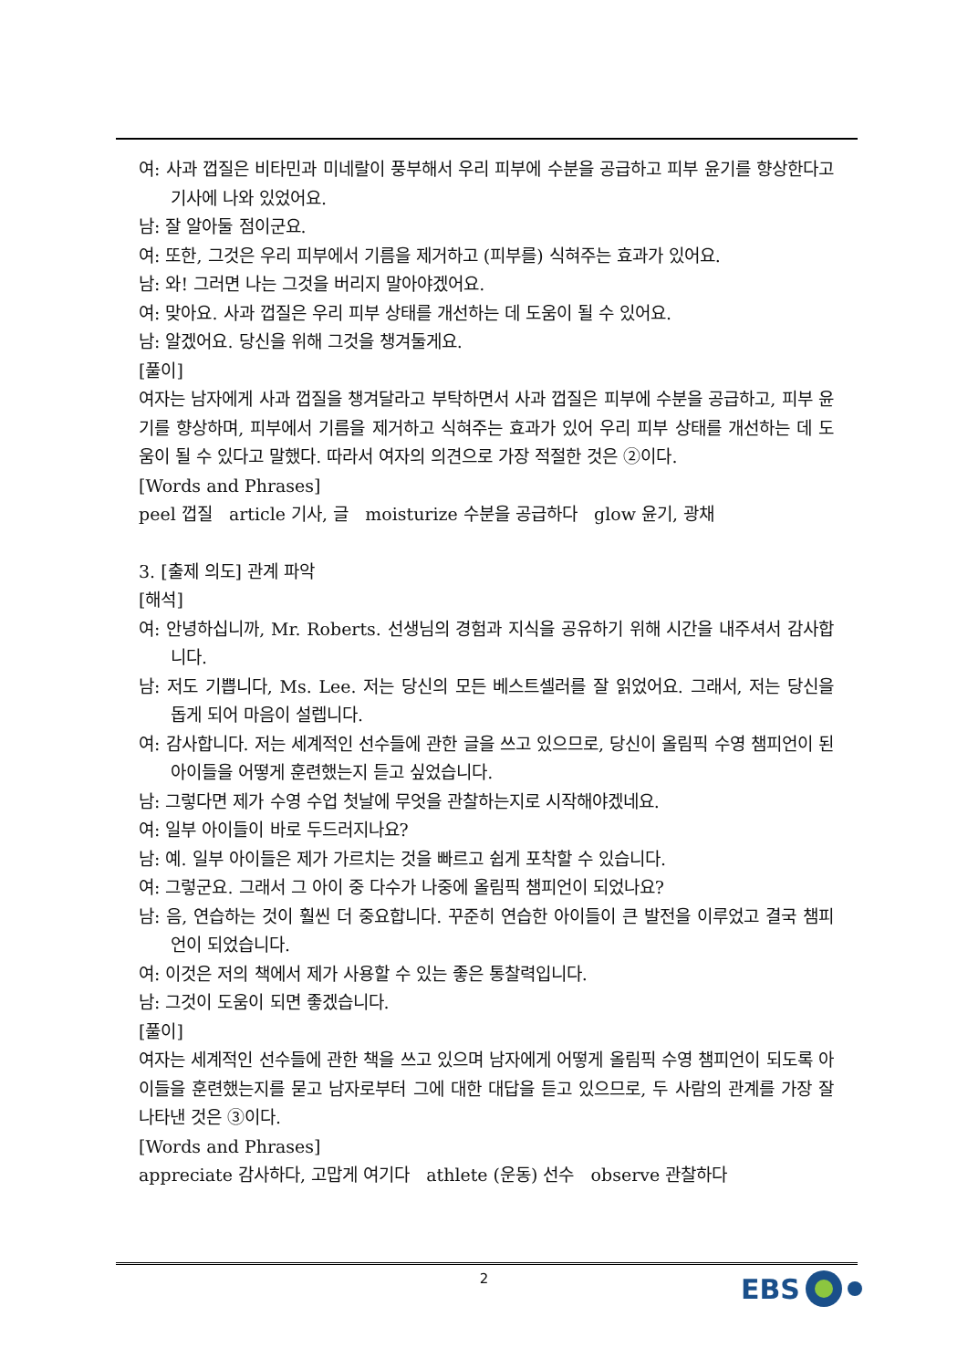여: 사과 껍질은 비타민과 미네랄이 풍부해서 우리 피부에 수분을 공급하고 피부 윤기를 향상한다고 기사에 나와 있었어요.
남: 잘 알아둘 점이군요.
여: 또한, 그것은 우리 피부에서 기름을 제거하고 (피부를) 식혀주는 효과가 있어요.
남: 와! 그러면 나는 그것을 버리지 말아야겠어요.
여: 맞아요. 사과 껍질은 우리 피부 상태를 개선하는 데 도움이 될 수 있어요.
남: 알겠어요. 당신을 위해 그것을 챙겨둘게요.
[풀이]
여자는 남자에게 사과 껍질을 챙겨달라고 부탁하면서 사과 껍질은 피부에 수분을 공급하고, 피부 윤기를 향상하며, 피부에서 기름을 제거하고 식혀주는 효과가 있어 우리 피부 상태를 개선하는 데 도움이 될 수 있다고 말했다. 따라서 여자의 의견으로 가장 적절한 것은 ②이다.
[Words and Phrases]
peel 껍질 article 기사, 글 moisturize 수분을 공급하다 glow 윤기, 광채
3. [출제 의도] 관계 파악
[해석]
여: 안녕하십니까, Mr. Roberts. 선생님의 경험과 지식을 공유하기 위해 시간을 내주셔서 감사합니다.
남: 저도 기쁩니다, Ms. Lee. 저는 당신의 모든 베스트셀러를 잘 읽었어요. 그래서, 저는 당신을 돕게 되어 마음이 설렙니다.
여: 감사합니다. 저는 세계적인 선수들에 관한 글을 쓰고 있으므로, 당신이 올림픽 수영 챔피언이 된 아이들을 어떻게 훈련했는지 듣고 싶었습니다.
남: 그렇다면 제가 수영 수업 첫날에 무엇을 관찰하는지로 시작해야겠네요.
여: 일부 아이들이 바로 두드러지나요?
남: 예. 일부 아이들은 제가 가르치는 것을 빠르고 쉽게 포착할 수 있습니다.
여: 그렇군요. 그래서 그 아이 중 다수가 나중에 올림픽 챔피언이 되었나요?
남: 음, 연습하는 것이 훨씬 더 중요합니다. 꾸준히 연습한 아이들이 큰 발전을 이루었고 결국 챔피언이 되었습니다.
여: 이것은 저의 책에서 제가 사용할 수 있는 좋은 통찰력입니다.
남: 그것이 도움이 되면 좋겠습니다.
[풀이]
여자는 세계적인 선수들에 관한 책을 쓰고 있으며 남자에게 어떻게 올림픽 수영 챔피언이 되도록 아이들을 훈련했는지를 묻고 남자로부터 그에 대한 대답을 듣고 있으므로, 두 사람의 관계를 가장 잘 나타낸 것은 ③이다.
[Words and Phrases]
appreciate 감사하다, 고맙게 여기다 athlete (운동) 선수 observe 관찰하다
2 EBS